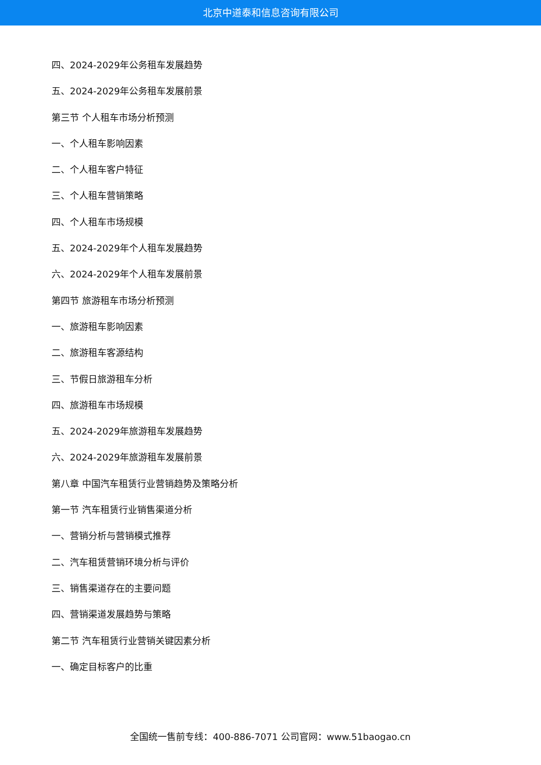北京中道泰和信息咨询有限公司
四、2024-2029年公务租车发展趋势
五、2024-2029年公务租车发展前景
第三节 个人租车市场分析预测
一、个人租车影响因素
二、个人租车客户特征
三、个人租车营销策略
四、个人租车市场规模
五、2024-2029年个人租车发展趋势
六、2024-2029年个人租车发展前景
第四节 旅游租车市场分析预测
一、旅游租车影响因素
二、旅游租车客源结构
三、节假日旅游租车分析
四、旅游租车市场规模
五、2024-2029年旅游租车发展趋势
六、2024-2029年旅游租车发展前景
第八章 中国汽车租赁行业营销趋势及策略分析
第一节 汽车租赁行业销售渠道分析
一、营销分析与营销模式推荐
二、汽车租赁营销环境分析与评价
三、销售渠道存在的主要问题
四、营销渠道发展趋势与策略
第二节 汽车租赁行业营销关键因素分析
一、确定目标客户的比重
全国统一售前专线：400-886-7071 公司官网：www.51baogao.cn